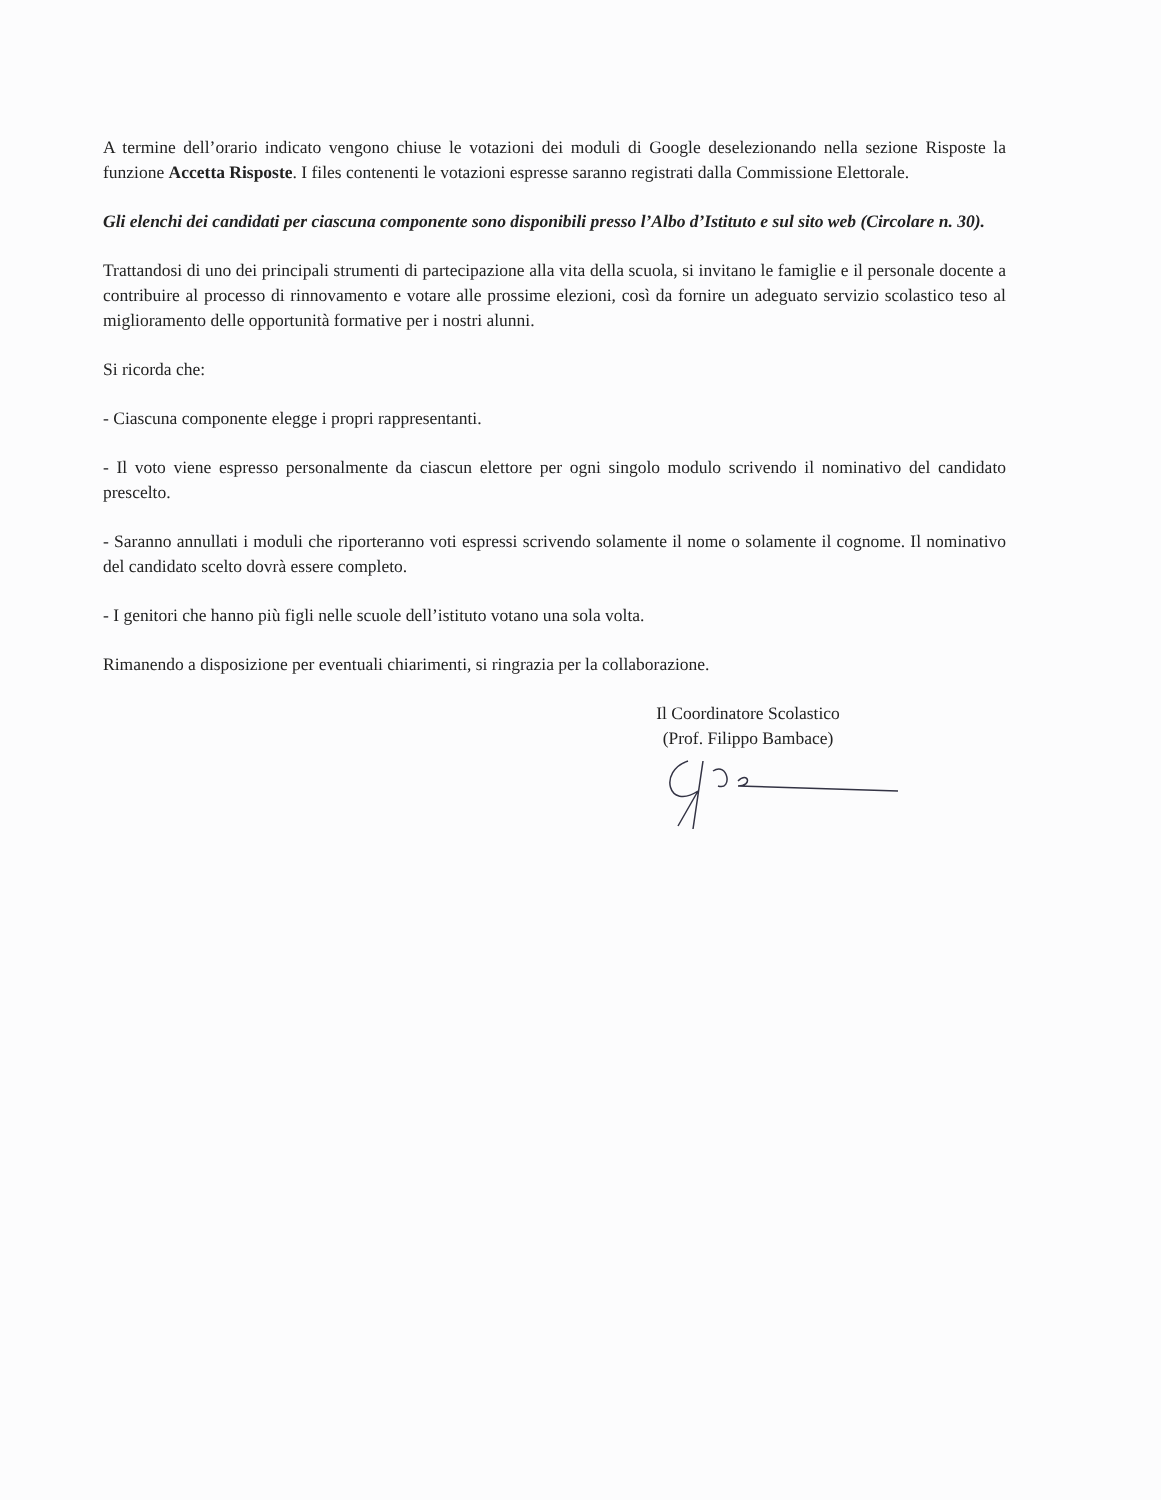A termine dell’orario indicato vengono chiuse le votazioni dei moduli di Google deselezionando nella sezione Risposte la funzione Accetta Risposte. I files contenenti le votazioni espresse saranno registrati dalla Commissione Elettorale.
Gli elenchi dei candidati per ciascuna componente sono disponibili presso l’Albo d’Istituto e sul sito web (Circolare n. 30).
Trattandosi di uno dei principali strumenti di partecipazione alla vita della scuola, si invitano le famiglie e il personale docente a contribuire al processo di rinnovamento e votare alle prossime elezioni, così da fornire un adeguato servizio scolastico teso al miglioramento delle opportunità formative per i nostri alunni.
Si ricorda che:
- Ciascuna componente elegge i propri rappresentanti.
- Il voto viene espresso personalmente da ciascun elettore per ogni singolo modulo scrivendo il nominativo del candidato prescelto.
- Saranno annullati i moduli che riporteranno voti espressi scrivendo solamente il nome o solamente il cognome. Il nominativo del candidato scelto dovrà essere completo.
- I genitori che hanno più figli nelle scuole dell’istituto votano una sola volta.
Rimanendo a disposizione per eventuali chiarimenti, si ringrazia per la collaborazione.
Il Coordinatore Scolastico
(Prof. Filippo Bambace)